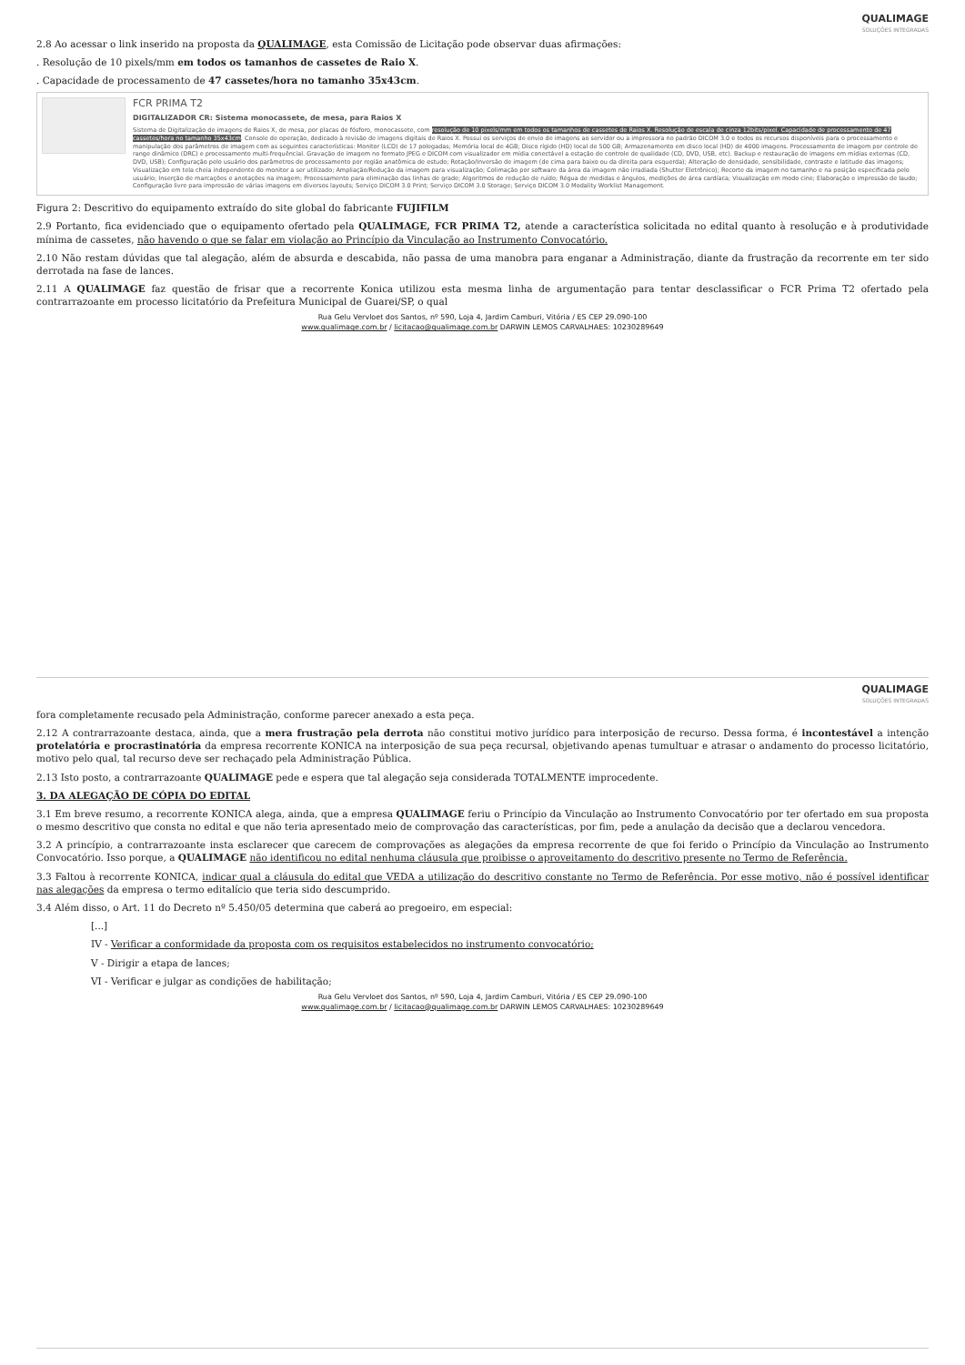QUALIMAGE
SOLUÇÕES INTEGRADAS
2.8 Ao acessar o link inserido na proposta da QUALIMAGE, esta Comissão de Licitação pode observar duas afirmações:
. Resolução de 10 pixels/mm em todos os tamanhos de cassetes de Raio X.
. Capacidade de processamento de 47 cassetes/hora no tamanho 35x43cm.
FCR PRIMA T2
DIGITALIZADOR CR: Sistema monocassete, de mesa, para Raios X
Sistema de Digitalização de imagens de Raios X, de mesa, por placas de fósforo, monocassete, com resolução de 10 pixels/mm em todos os tamanhos de cassetes de Raios X. Resolução de escala de cinza 12bits/pixel. Capacidade de processamento de 47 cassetes/hora no tamanho 35x43cm. Console de operação, dedicado à revisão de imagens digitais de Raios X. Possui os serviços de envio de imagens ao servidor ou a impressora no padrão DICOM 3.0 e todos os recursos disponíveis para o processamento e manipulação dos parâmetros de imagem com as seguintes características: Monitor (LCD) de 17 polegadas; Memória local de 4GB; Disco rígido (HD) local de 500 GB; Armazenamento em disco local (HD) de 4000 imagens. Processamento de imagem por controle de range dinâmico (DRC) e processamento multi-frequêncial. Gravação de imagem no formato JPEG e DICOM com visualizador em mídia conectável a estação de controle de qualidade (CD, DVD, USB, etc). Backup e restauração de imagens em mídias externas (CD, DVD, USB); Configuração pelo usuário dos parâmetros de processamento por região anatômica de estudo; Rotação/Inversão de imagem (de cima para baixo ou da direita para esquerda); Alteração de densidade, sensibilidade, contraste e latitude das imagens; Visualização em tela cheia independente do monitor a ser utilizado; Ampliação/Redução da imagem para visualização; Colimação por software da área da imagem não irradiada (Shutter Eletrônico); Recorte da imagem no tamanho e na posição especificada pelo usuário; Inserção de marcações e anotações na imagem; Processamento para eliminação das linhas de grade; Algoritmos de redução de ruído; Régua de medidas e ângulos, medições de área cardíaca; Visualização em modo cine; Elaboração e impressão de laudo; Configuração livre para impressão de várias imagens em diversos layouts; Serviço DICOM 3.0 Print; Serviço DICOM 3.0 Storage; Serviço DICOM 3.0 Modality Worklist Management.
Figura 2: Descritivo do equipamento extraído do site global do fabricante FUJIFILM
2.9 Portanto, fica evidenciado que o equipamento ofertado pela QUALIMAGE, FCR PRIMA T2, atende a característica solicitada no edital quanto à resolução e à produtividade mínima de cassetes, não havendo o que se falar em violação ao Princípio da Vinculação ao Instrumento Convocatório.
2.10 Não restam dúvidas que tal alegação, além de absurda e descabida, não passa de uma manobra para enganar a Administração, diante da frustração da recorrente em ter sido derrotada na fase de lances.
2.11 A QUALIMAGE faz questão de frisar que a recorrente Konica utilizou esta mesma linha de argumentação para tentar desclassificar o FCR Prima T2 ofertado pela contrarrazoante em processo licitatório da Prefeitura Municipal de Guarei/SP, o qual
Rua Gelu Vervloet dos Santos, nº 590, Loja 4, Jardim Camburi, Vitória / ES CEP 29.090-100
www.qualimage.com.br / licitacao@qualimage.com.br DARWIN LEMOS CARVALHAES: 10230289649
QUALIMAGE
SOLUÇÕES INTEGRADAS
fora completamente recusado pela Administração, conforme parecer anexado a esta peça.
2.12 A contrarrazoante destaca, ainda, que a mera frustração pela derrota não constitui motivo jurídico para interposição de recurso. Dessa forma, é incontestável a intenção protelatória e procrastinatória da empresa recorrente KONICA na interposição de sua peça recursal, objetivando apenas tumultuar e atrasar o andamento do processo licitatório, motivo pelo qual, tal recurso deve ser rechaçado pela Administração Pública.
2.13 Isto posto, a contrarrazoante QUALIMAGE pede e espera que tal alegação seja considerada TOTALMENTE improcedente.
3. DA ALEGAÇÃO DE CÓPIA DO EDITAL
3.1 Em breve resumo, a recorrente KONICA alega, ainda, que a empresa QUALIMAGE feriu o Princípio da Vinculação ao Instrumento Convocatório por ter ofertado em sua proposta o mesmo descritivo que consta no edital e que não teria apresentado meio de comprovação das características, por fim, pede a anulação da decisão que a declarou vencedora.
3.2 A princípio, a contrarrazoante insta esclarecer que carecem de comprovações as alegações da empresa recorrente de que foi ferido o Princípio da Vinculação ao Instrumento Convocatório. Isso porque, a QUALIMAGE não identificou no edital nenhuma cláusula que proibisse o aproveitamento do descritivo presente no Termo de Referência.
3.3 Faltou à recorrente KONICA, indicar qual a cláusula do edital que VEDA a utilização do descritivo constante no Termo de Referência. Por esse motivo, não é possível identificar nas alegações da empresa o termo editalício que teria sido descumprido.
3.4 Além disso, o Art. 11 do Decreto nº 5.450/05 determina que caberá ao pregoeiro, em especial:
[...]
IV - Verificar a conformidade da proposta com os requisitos estabelecidos no instrumento convocatório;
V - Dirigir a etapa de lances;
VI - Verificar e julgar as condições de habilitação;
Rua Gelu Vervloet dos Santos, nº 590, Loja 4, Jardim Camburi, Vitória / ES CEP 29.090-100
www.qualimage.com.br / licitacao@qualimage.com.br DARWIN LEMOS CARVALHAES: 10230289649